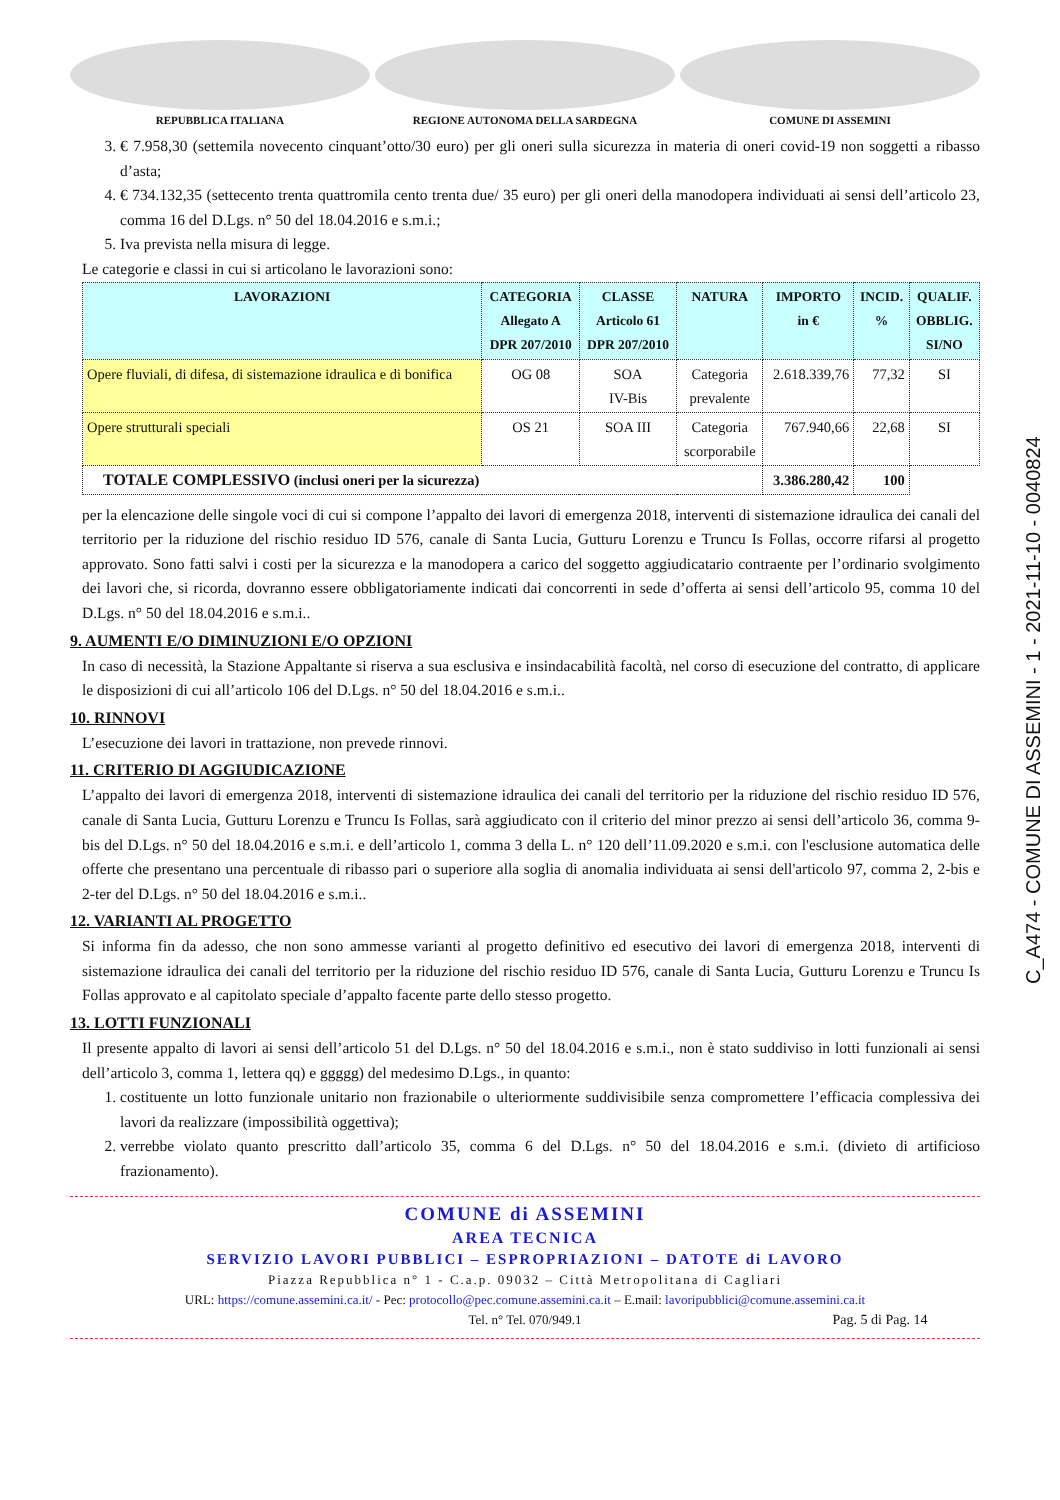REPUBBLICA ITALIANA REGIONE AUTONOMA DELLA SARDEGNA COMUNE DI ASSEMINI
3. € 7.958,30 (settemila novecento cinquant’otto/30 euro) per gli oneri sulla sicurezza in materia di oneri covid-19 non soggetti a ribasso d’asta;
4. € 734.132,35 (settecento trenta quattromila cento trenta due/ 35 euro) per gli oneri della manodopera individuati ai sensi dell’articolo 23, comma 16 del D.Lgs. n° 50 del 18.04.2016 e s.m.i.;
5. Iva prevista nella misura di legge.
Le categorie e classi in cui si articolano le lavorazioni sono:
| LAVORAZIONI | CATEGORIA Allegato A DPR 207/2010 | CLASSE Articolo 61 DPR 207/2010 | NATURA | IMPORTO in € | INCID. % | QUALIF. OBBLIG. SI/NO |
| --- | --- | --- | --- | --- | --- | --- |
| Opere fluviali, di difesa, di sistemazione idraulica e di bonifica | OG 08 | SOA IV-Bis | Categoria prevalente | 2.618.339,76 | 77,32 | SI |
| Opere strutturali speciali | OS 21 | SOA III | Categoria scorporabile | 767.940,66 | 22,68 | SI |
| TOTALE COMPLESSIVO (inclusi oneri per la sicurezza) | | | | 3.386.280,42 | 100 | |
per la elencazione delle singole voci di cui si compone l’appalto dei lavori di emergenza 2018, interventi di sistemazione idraulica dei canali del territorio per la riduzione del rischio residuo ID 576, canale di Santa Lucia, Gutturu Lorenzu e Truncu Is Follas, occorre rifarsi al progetto approvato. Sono fatti salvi i costi per la sicurezza e la manodopera a carico del soggetto aggiudicatario contraente per l’ordinario svolgimento dei lavori che, si ricorda, dovranno essere obbligatoriamente indicati dai concorrenti in sede d’offerta ai sensi dell’articolo 95, comma 10 del D.Lgs. n° 50 del 18.04.2016 e s.m.i..
9. AUMENTI E/O DIMINUZIONI E/O OPZIONI
In caso di necessità, la Stazione Appaltante si riserva a sua esclusiva e insindacabilità facoltà, nel corso di esecuzione del contratto, di applicare le disposizioni di cui all’articolo 106 del D.Lgs. n° 50 del 18.04.2016 e s.m.i..
10. RINNOVI
L’esecuzione dei lavori in trattazione, non prevede rinnovi.
11. CRITERIO DI AGGIUDICAZIONE
L’appalto dei lavori di emergenza 2018, interventi di sistemazione idraulica dei canali del territorio per la riduzione del rischio residuo ID 576, canale di Santa Lucia, Gutturu Lorenzu e Truncu Is Follas, sarà aggiudicato con il criterio del minor prezzo ai sensi dell’articolo 36, comma 9-bis del D.Lgs. n° 50 del 18.04.2016 e s.m.i. e dell’articolo 1, comma 3 della L. n° 120 dell’11.09.2020 e s.m.i. con l'esclusione automatica delle offerte che presentano una percentuale di ribasso pari o superiore alla soglia di anomalia individuata ai sensi dell'articolo 97, comma 2, 2-bis e 2-ter del D.Lgs. n° 50 del 18.04.2016 e s.m.i..
12. VARIANTI AL PROGETTO
Si informa fin da adesso, che non sono ammesse varianti al progetto definitivo ed esecutivo dei lavori di emergenza 2018, interventi di sistemazione idraulica dei canali del territorio per la riduzione del rischio residuo ID 576, canale di Santa Lucia, Gutturu Lorenzu e Truncu Is Follas approvato e al capitolato speciale d’appalto facente parte dello stesso progetto.
13. LOTTI FUNZIONALI
Il presente appalto di lavori ai sensi dell’articolo 51 del D.Lgs. n° 50 del 18.04.2016 e s.m.i., non è stato suddiviso in lotti funzionali ai sensi dell’articolo 3, comma 1, lettera qq) e ggggg) del medesimo D.Lgs., in quanto:
1. costituente un lotto funzionale unitario non frazionabile o ulteriormente suddivisibile senza compromettere l’efficacia complessiva dei lavori da realizzare (impossibilità oggettiva);
2. verrebbe violato quanto prescritto dall’articolo 35, comma 6 del D.Lgs. n° 50 del 18.04.2016 e s.m.i. (divieto di artificioso frazionamento).
COMUNE di ASSEMINI
AREA TECNICA
SERVIZIO LAVORI PUBBLICI – ESPROPRIAZIONI – DATOTE di LAVORO
Piazza Repubblica n° 1 - C.a.p. 09032 – Città Metropolitana di Cagliari
URL: https://comune.assemini.ca.it/ - Pec: protocollo@pec.comune.assemini.ca.it – E.mail: lavoripubblici@comune.assemini.ca.it
Tel. n° Tel. 070/949.1 Pag. 5 di Pag. 14
C_A474 - COMUNE DI ASSEMINI - 1 - 2021-11-10 - 0040824